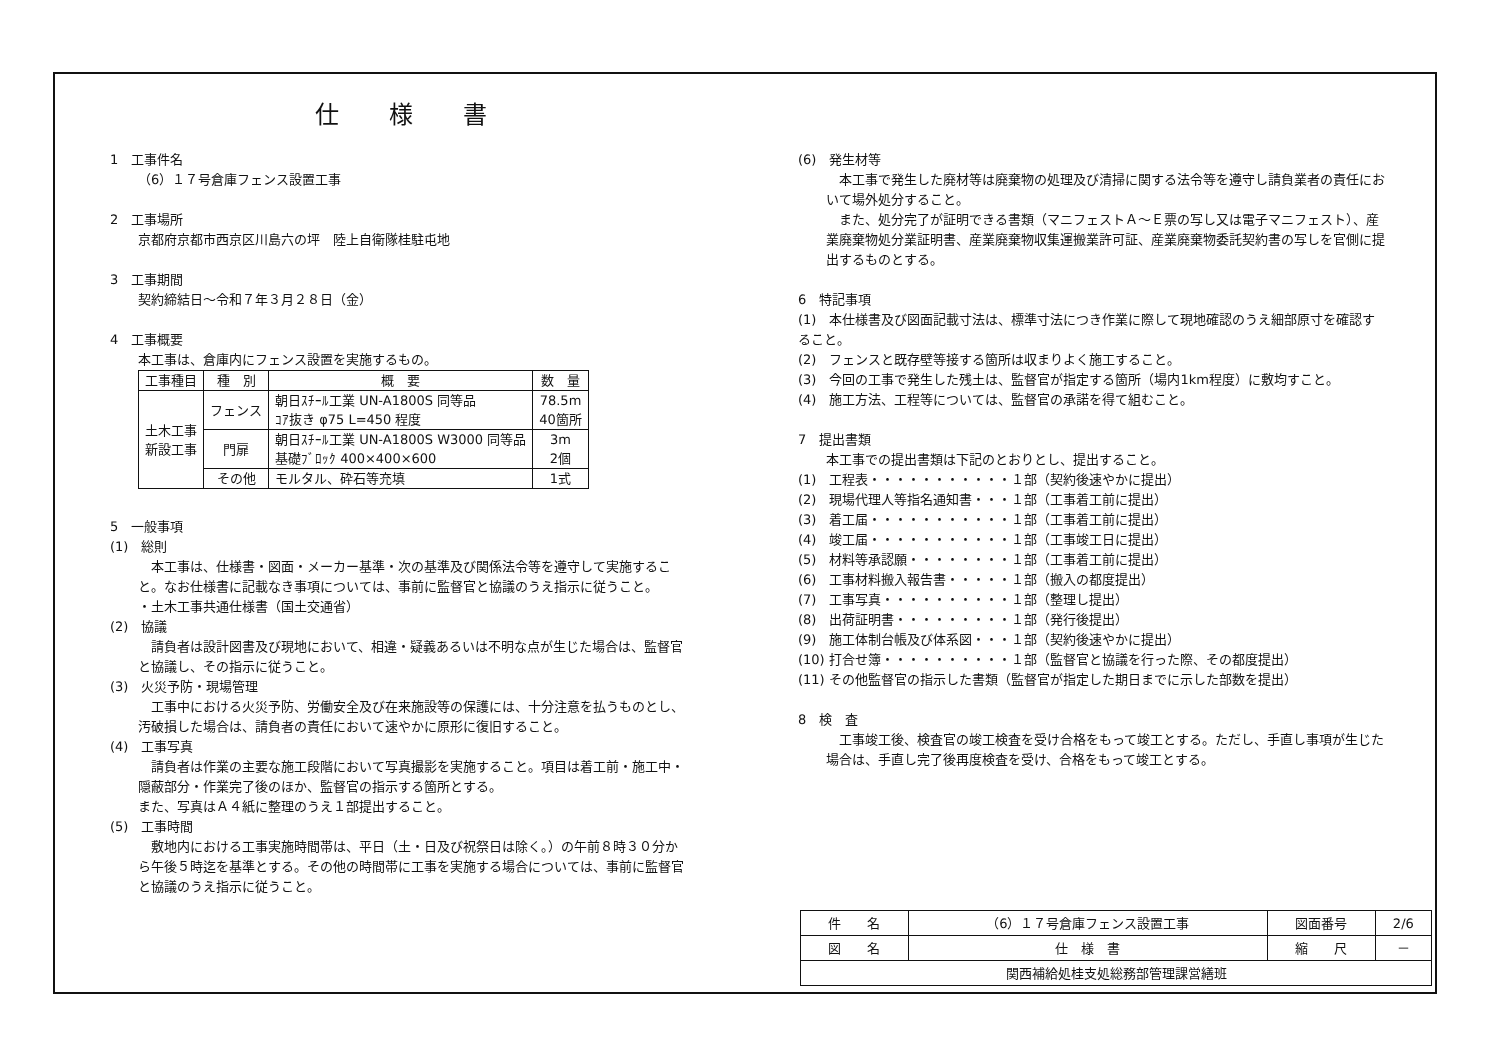仕様書
1　工事件名
（6）１７号倉庫フェンス設置工事
2　工事場所
京都府京都市西京区川島六の坪　陸上自衛隊桂駐屯地
3　工事期間
契約締結日～令和７年３月２８日（金）
4　工事概要
本工事は、倉庫内にフェンス設置を実施するもの。
| 工事種目 | 種 別 | 概 要 | 数 量 |
| --- | --- | --- | --- |
| 土木工事 新設工事 | フェンス | 朝日ｽﾁｰﾙ工業 UN-A1800S 同等品 ｺｱ抜き φ75 L=450 程度 | 78.5m 40箇所 |
| | 門扉 | 朝日ｽﾁｰﾙ工業 UN-A1800S W3000 同等品 基礎ﾌﾞﾛｯｸ 400×400×600 | 3m 2個 |
| | その他 | モルタル、砕石等充填 | 1式 |
5　一般事項
(1)　総則
　本工事は、仕様書・図面・メーカー基準・次の基準及び関係法令等を遵守して実施すること。なお仕様書に記載なき事項については、事前に監督官と協議のうえ指示に従うこと。
・土木工事共通仕様書（国土交通省）
(2)　協議
　請負者は設計図書及び現地において、相違・疑義あるいは不明な点が生じた場合は、監督官と協議し、その指示に従うこと。
(3)　火災予防・現場管理
　工事中における火災予防、労働安全及び在来施設等の保護には、十分注意を払うものとし、汚破損した場合は、請負者の責任において速やかに原形に復旧すること。
(4)　工事写真
　請負者は作業の主要な施工段階において写真撮影を実施すること。項目は着工前・施工中・隠蔽部分・作業完了後のほか、監督官の指示する箇所とする。
また、写真はＡ４紙に整理のうえ１部提出すること。
(5)　工事時間
　敷地内における工事実施時間帯は、平日（土・日及び祝祭日は除く。）の午前８時３０分から午後５時迄を基準とする。その他の時間帯に工事を実施する場合については、事前に監督官と協議のうえ指示に従うこと。
(6)　発生材等
　本工事で発生した廃材等は廃棄物の処理及び清掃に関する法令等を遵守し請負業者の責任において場外処分すること。
　また、処分完了が証明できる書類（マニフェストＡ～Ｅ票の写し又は電子マニフェスト）、産業廃棄物処分業証明書、産業廃棄物収集運搬業許可証、産業廃棄物委託契約書の写しを官側に提出するものとする。
6　特記事項
(1)　本仕様書及び図面記載寸法は、標準寸法につき作業に際して現地確認のうえ細部原寸を確認すること。
(2)　フェンスと既存壁等接する箇所は収まりよく施工すること。
(3)　今回の工事で発生した残土は、監督官が指定する箇所（場内1km程度）に敷均すこと。
(4)　施工方法、工程等については、監督官の承諾を得て組むこと。
7　提出書類
本工事での提出書類は下記のとおりとし、提出すること。
(1)　工程表・・・・・・・・・・・１部（契約後速やかに提出）
(2)　現場代理人等指名通知書・・・１部（工事着工前に提出）
(3)　着工届・・・・・・・・・・・１部（工事着工前に提出）
(4)　竣工届・・・・・・・・・・・１部（工事竣工日に提出）
(5)　材料等承認願・・・・・・・・１部（工事着工前に提出）
(6)　工事材料搬入報告書・・・・・１部（搬入の都度提出）
(7)　工事写真・・・・・・・・・・１部（整理し提出）
(8)　出荷証明書・・・・・・・・・１部（発行後提出）
(9)　施工体制台帳及び体系図・・・１部（契約後速やかに提出）
(10) 打合せ簿・・・・・・・・・・１部（監督官と協議を行った際、その都度提出）
(11) その他監督官の指示した書類（監督官が指定した期日までに示した部数を提出）
8　検　査
　工事竣工後、検査官の竣工検査を受け合格をもって竣工とする。ただし、手直し事項が生じた場合は、手直し完了後再度検査を受け、合格をもって竣工とする。
| 件 名 | （6）１７号倉庫フェンス設置工事 | 図面番号 | 2/6 |
| 図 名 | 仕 様 書 | 縮 尺 | － |
| 関西補給処桂支処総務部管理課営繕班 | | | |